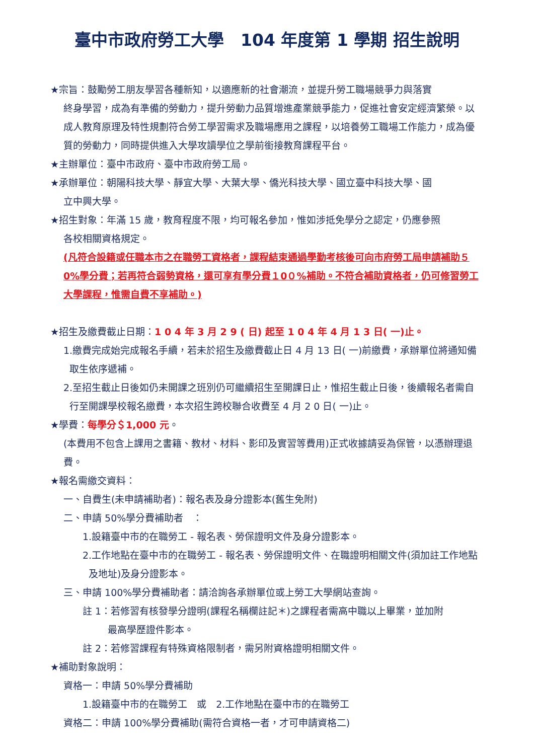臺中市政府勞工大學　104 年度第 1 學期 招生說明
★宗旨：鼓勵勞工朋友學習各種新知，以適應新的社會潮流，並提升勞工職場競爭力與落實
終身學習，成為有準備的勞動力，提升勞動力品質增進產業競爭能力，促進社會安定經濟繁榮。以成人教育原理及特性規劃符合勞工學習需求及職場應用之課程，以培養勞工職場工作能力，成為優質的勞動力，同時提供進入大學攻讀學位之學前銜接教育課程平台。
★主辦單位：臺中市政府、臺中市政府勞工局。
★承辦單位：朝陽科技大學、靜宜大學、大葉大學、僑光科技大學、國立臺中科技大學、國
立中興大學。
★招生對象：年滿 15 歲，教育程度不限，均可報名參加，惟如涉抵免學分之認定，仍應參照
各校相關資格規定。
(凡符合設籍或任職本市之在職勞工資格者，課程結束通過學勤考核後可向市府勞工局申請補助５0%學分費；若再符合弱勢資格，還可享有學分費１0０%補助。不符合補助資格者，仍可修習勞工大學課程，惟需自費不享補助。)
★招生及繳費截止日期：1 0 4 年 3 月 2 9 ( 日) 起至 1 0 4 年 4 月 1 3 日( 一)止。
1.繳費完成始完成報名手續，若未於招生及繳費截止日 4 月 13 日( 一)前繳費，承辦單位將通知備取生依序遞補。
2.至招生截止日後如仍未開課之班別仍可繼續招生至開課日止，惟招生截止日後，後續報名者需自行至開課學校報名繳費，本次招生跨校聯合收費至 4 月 2 0 日( 一)止。
★學費：每學分＄1,000 元。
(本費用不包含上課用之書籍、教材、材料、影印及實習等費用)正式收據請妥為保管，以憑辦理退費。
★報名需繳交資料：
一、自費生(未申請補助者)：報名表及身分證影本(舊生免附)
二、申請 50%學分費補助者　：
1.設籍臺中市的在職勞工 - 報名表、勞保證明文件及身分證影本。
2.工作地點在臺中市的在職勞工 - 報名表、勞保證明文件、在職證明相關文件(須加註工作地點及地址)及身分證影本。
三、申請 100%學分費補助者：請洽詢各承辦單位或上勞工大學網站查詢。
註 1：若修習有核發學分證明(課程名稱欄註記＊)之課程者需高中職以上畢業，並加附
最高學歷證件影本。
註 2：若修習課程有特殊資格限制者，需另附資格證明相關文件。
★補助對象說明：
資格一：申請 50%學分費補助
1.設籍臺中市的在職勞工　或　2.工作地點在臺中市的在職勞工
資格二：申請 100%學分費補助(需符合資格一者，才可申請資格二)